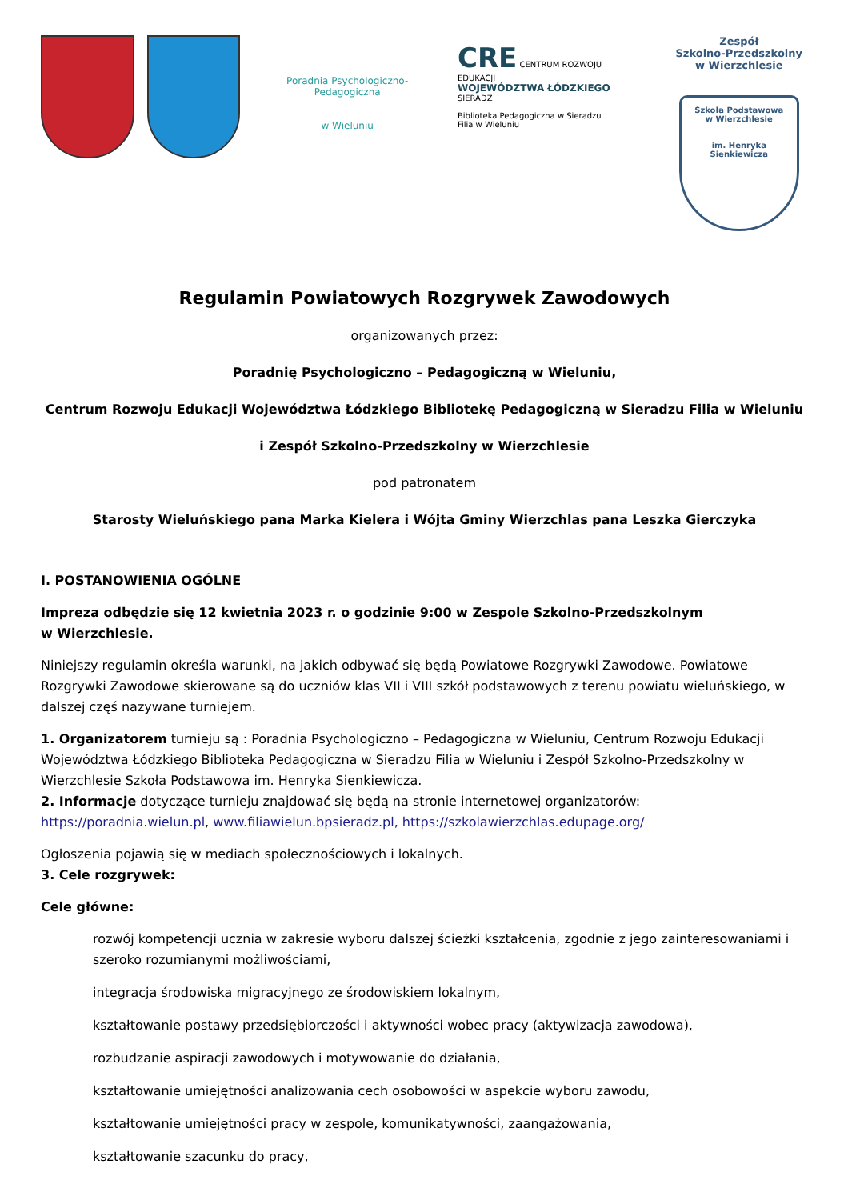Poradnia Psychologiczno-Pedagogiczna
w Wieluniu
CRE CENTRUM ROZWOJU EDUKACJI
WOJEWÓDZTWA ŁÓDZKIEGO
SIERADZ
Biblioteka Pedagogiczna w Sieradzu
Filia w Wieluniu
Zespół
Szkolno-Przedszkolny
w Wierzchlesie
Szkoła Podstawowa
w Wierzchlesie
im. Henryka Sienkiewicza
Regulamin Powiatowych Rozgrywek Zawodowych
organizowanych przez:
Poradnię Psychologiczno – Pedagogiczną w Wieluniu,
Centrum Rozwoju Edukacji Województwa Łódzkiego Bibliotekę Pedagogiczną w Sieradzu Filia w Wieluniu
i Zespół Szkolno-Przedszkolny w Wierzchlesie
pod patronatem
Starosty Wieluńskiego pana Marka Kielera i Wójta Gminy Wierzchlas pana Leszka Gierczyka
I. POSTANOWIENIA OGÓLNE
Impreza odbędzie się 12 kwietnia 2023 r. o godzinie 9:00 w Zespole Szkolno-Przedszkolnym
w Wierzchlesie.
Niniejszy regulamin określa warunki, na jakich odbywać się będą Powiatowe Rozgrywki Zawodowe. Powiatowe Rozgrywki Zawodowe skierowane są do uczniów klas VII i VIII szkół podstawowych z terenu powiatu wieluńskiego, w dalszej częś nazywane turniejem.
1. Organizatorem turnieju są : Poradnia Psychologiczno – Pedagogiczna w Wieluniu, Centrum Rozwoju Edukacji Województwa Łódzkiego Biblioteka Pedagogiczna w Sieradzu Filia w Wieluniu i Zespół Szkolno-Przedszkolny w Wierzchlesie Szkoła Podstawowa im. Henryka Sienkiewicza.
2. Informacje dotyczące turnieju znajdować się będą na stronie internetowej organizatorów: https://poradnia.wielun.pl, www.filiawielun.bpsieradz.pl, https://szkolawierzchlas.edupage.org/
Ogłoszenia pojawią się w mediach społecznościowych i lokalnych.
3. Cele rozgrywek:
Cele główne:
rozwój kompetencji ucznia w zakresie wyboru dalszej ścieżki kształcenia, zgodnie z jego zainteresowaniami i szeroko rozumianymi możliwościami,
integracja środowiska migracyjnego ze środowiskiem lokalnym,
kształtowanie postawy przedsiębiorczości i aktywności wobec pracy (aktywizacja zawodowa),
rozbudzanie aspiracji zawodowych i motywowanie do działania,
kształtowanie umiejętności analizowania cech osobowości w aspekcie wyboru zawodu,
kształtowanie umiejętności pracy w zespole, komunikatywności, zaangażowania,
kształtowanie szacunku do pracy,